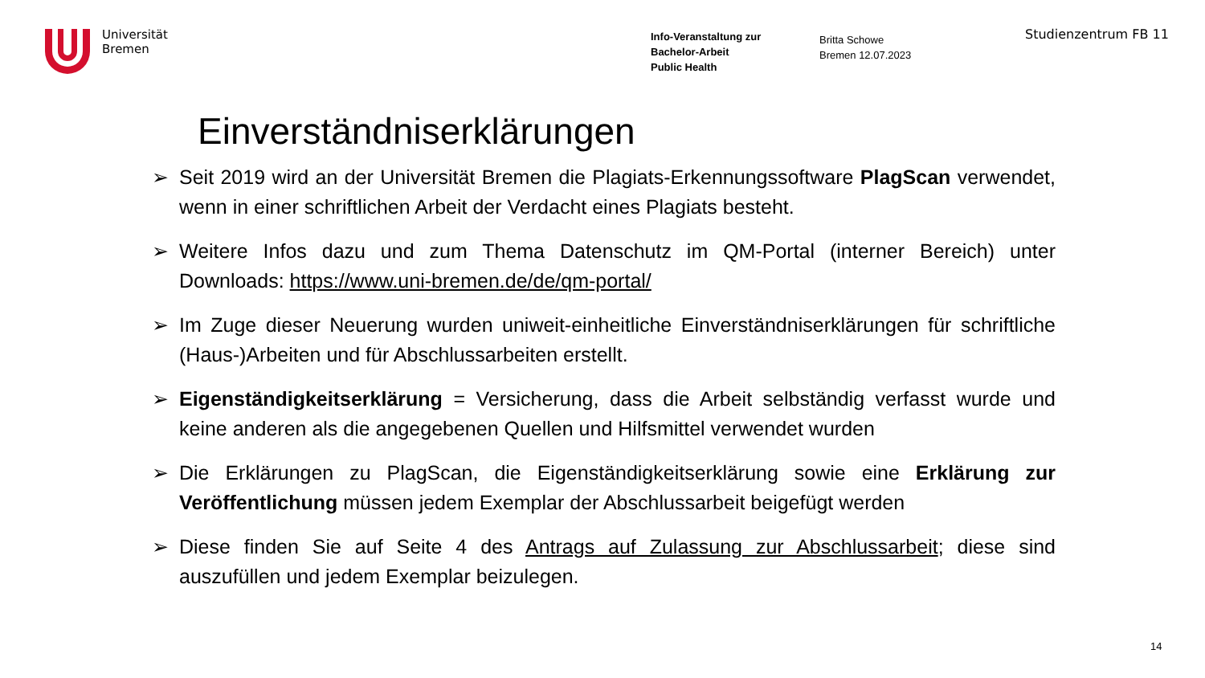Universität
Bremen
Info-Veranstaltung zur
Bachelor-Arbeit
Public Health
Britta Schowe
Bremen 12.07.2023
Studienzentrum FB 11
Einverständniserklärungen
➢ Seit 2019 wird an der Universität Bremen die Plagiats-Erkennungssoftware PlagScan verwendet, wenn in einer schriftlichen Arbeit der Verdacht eines Plagiats besteht.
➢ Weitere Infos dazu und zum Thema Datenschutz im QM-Portal (interner Bereich) unter Downloads: https://www.uni-bremen.de/de/qm-portal/
➢ Im Zuge dieser Neuerung wurden uniweit-einheitliche Einverständniserklärungen für schriftliche (Haus-)Arbeiten und für Abschlussarbeiten erstellt.
➢ Eigenständigkeitserklärung = Versicherung, dass die Arbeit selbständig verfasst wurde und keine anderen als die angegebenen Quellen und Hilfsmittel verwendet wurden
➢ Die Erklärungen zu PlagScan, die Eigenständigkeitserklärung sowie eine Erklärung zur Veröffentlichung müssen jedem Exemplar der Abschlussarbeit beigefügt werden
➢ Diese finden Sie auf Seite 4 des Antrags auf Zulassung zur Abschlussarbeit; diese sind auszufüllen und jedem Exemplar beizulegen.
14